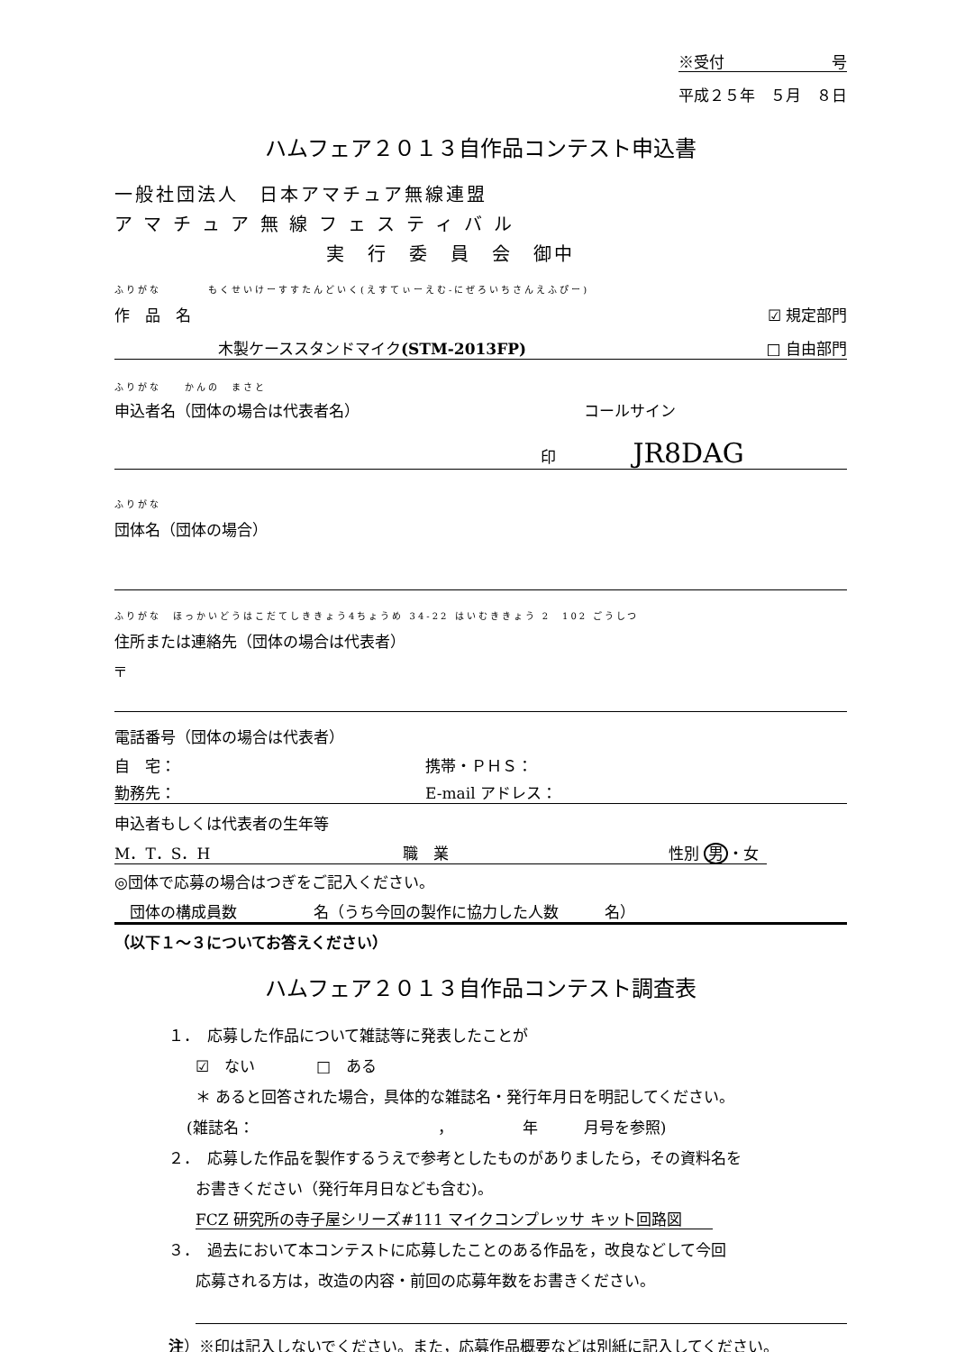※受付　　　　　　　号
平成２５年　５月　８日
ハムフェア２０１３自作品コンテスト申込書
一般社団法人　日本アマチュア無線連盟
ア マ チ ュ ア 無 線 フ ェ ス テ ィ バ ル
実　行　委　員　会　御中
ふりがな　　　　もくせいけーすすたんどいく(えすてぃーえむ-にぜろいちさんえふぴー)
作　品　名 ☑ 規定部門
木製ケーススタンドマイク(STM-2013FP) □ 自由部門
ふりがな　　かんの　まさと
申込者名（団体の場合は代表者名） コールサイン
印 JR8DAG
ふりがな
団体名（団体の場合）
ふりがな　ほっかいどうはこだてしききょう4ちょうめ 34-22 はいむききょう 2　102 ごうしつ
住所または連絡先（団体の場合は代表者）
〒
電話番号（団体の場合は代表者）
自　宅： 携帯・ＰＨＳ：
勤務先： E-mail アドレス：
申込者もしくは代表者の生年等
M．T．S．H 職　業 性別 男 ・女
◎団体で応募の場合はつぎをご記入ください。
　団体の構成員数　　　　　名（うち今回の製作に協力した人数　　　名）
（以下１～３についてお答えください）
ハムフェア２０１３自作品コンテスト調査表
１．　応募した作品について雑誌等に発表したことが
☑　ない　　　　□　ある
＊ あると回答された場合，具体的な雑誌名・発行年月日を明記してください。
(雑誌名：　　　　　　　　　　　　，　　　　　年　　　月号を参照)
２．　応募した作品を製作するうえで参考としたものがありましたら，その資料名を
お書きください（発行年月日なども含む)。
FCZ 研究所の寺子屋シリーズ#111 マイクコンプレッサ キット回路図　　
３．　過去において本コンテストに応募したことのある作品を，改良などして今回
応募される方は，改造の内容・前回の応募年数をお書きください。
注）※印は記入しないでください。また，応募作品概要などは別紙に記入してください。